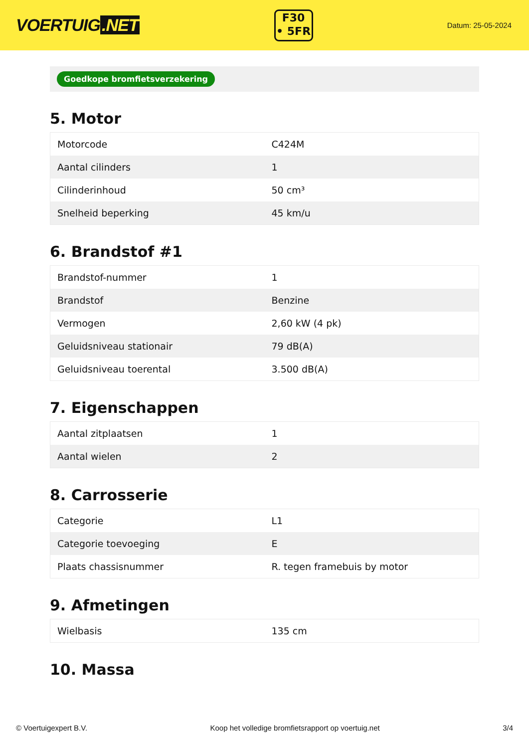VOERTUIG.NET
F30
• 5FR
Datum: 25-05-2024
Goedkope bromfietsverzekering
5. Motor
| Motorcode | C424M |
| Aantal cilinders | 1 |
| Cilinderinhoud | 50 cm³ |
| Snelheid beperking | 45 km/u |
6. Brandstof #1
| Brandstof-nummer | 1 |
| Brandstof | Benzine |
| Vermogen | 2,60 kW (4 pk) |
| Geluidsniveau stationair | 79 dB(A) |
| Geluidsniveau toerental | 3.500 dB(A) |
7. Eigenschappen
| Aantal zitplaatsen | 1 |
| Aantal wielen | 2 |
8. Carrosserie
| Categorie | L1 |
| Categorie toevoeging | E |
| Plaats chassisnummer | R. tegen framebuis by motor |
9. Afmetingen
| Wielbasis | 135 cm |
10. Massa
© Voertuigexpert B.V. Koop het volledige bromfietsrapport op voertuig.net 3/4